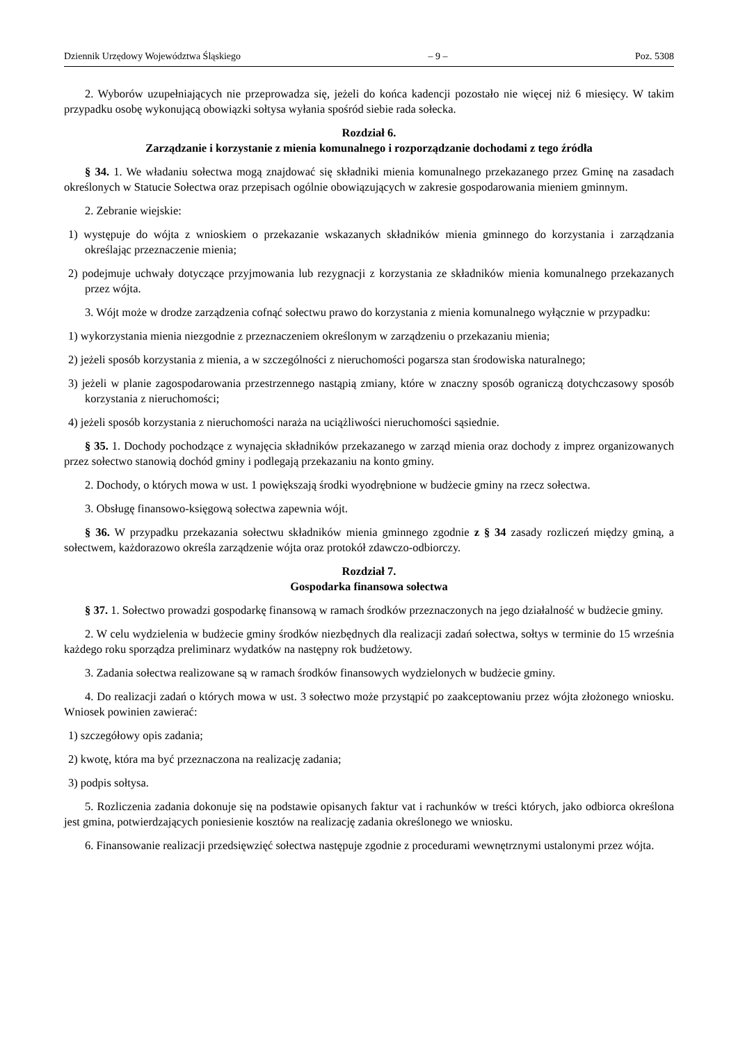Dziennik Urzędowy Województwa Śląskiego – 9 – Poz. 5308
2. Wyborów uzupełniających nie przeprowadza się, jeżeli do końca kadencji pozostało nie więcej niż 6 miesięcy. W takim przypadku osobę wykonującą obowiązki sołtysa wyłania spośród siebie rada sołecka.
Rozdział 6.
Zarządzanie i korzystanie z mienia komunalnego i rozporządzanie dochodami z tego źródła
§ 34. 1. We władaniu sołectwa mogą znajdować się składniki mienia komunalnego przekazanego przez Gminę na zasadach określonych w Statucie Sołectwa oraz przepisach ogólnie obowiązujących w zakresie gospodarowania mieniem gminnym.
2. Zebranie wiejskie:
1) występuje do wójta z wnioskiem o przekazanie wskazanych składników mienia gminnego do korzystania i zarządzania określając przeznaczenie mienia;
2) podejmuje uchwały dotyczące przyjmowania lub rezygnacji z korzystania ze składników mienia komunalnego przekazanych przez wójta.
3. Wójt może w drodze zarządzenia cofnąć sołectwu prawo do korzystania z mienia komunalnego wyłącznie w przypadku:
1) wykorzystania mienia niezgodnie z przeznaczeniem określonym w zarządzeniu o przekazaniu mienia;
2) jeżeli sposób korzystania z mienia, a w szczególności z nieruchomości pogarsza stan środowiska naturalnego;
3) jeżeli w planie zagospodarowania przestrzennego nastąpią zmiany, które w znaczny sposób ograniczą dotychczasowy sposób korzystania z nieruchomości;
4) jeżeli sposób korzystania z nieruchomości naraża na uciążliwości nieruchomości sąsiednie.
§ 35. 1. Dochody pochodzące z wynajęcia składników przekazanego w zarząd mienia oraz dochody z imprez organizowanych przez sołectwo stanowią dochód gminy i podlegają przekazaniu na konto gminy.
2. Dochody, o których mowa w ust. 1 powiększają środki wyodrębnione w budżecie gminy na rzecz sołectwa.
3. Obsługę finansowo-księgową sołectwa zapewnia wójt.
§ 36. W przypadku przekazania sołectwu składników mienia gminnego zgodnie z § 34 zasady rozliczeń między gminą, a sołectwem, każdorazowo określa zarządzenie wójta oraz protokół zdawczo-odbiorczy.
Rozdział 7.
Gospodarka finansowa sołectwa
§ 37. 1. Sołectwo prowadzi gospodarkę finansową w ramach środków przeznaczonych na jego działalność w budżecie gminy.
2. W celu wydzielenia w budżecie gminy środków niezbędnych dla realizacji zadań sołectwa, sołtys w terminie do 15 września każdego roku sporządza preliminarz wydatków na następny rok budżetowy.
3. Zadania sołectwa realizowane są w ramach środków finansowych wydzielonych w budżecie gminy.
4. Do realizacji zadań o których mowa w ust. 3 sołectwo może przystąpić po zaakceptowaniu przez wójta złożonego wniosku. Wniosek powinien zawierać:
1) szczegółowy opis zadania;
2) kwotę, która ma być przeznaczona na realizację zadania;
3) podpis sołtysa.
5. Rozliczenia zadania dokonuje się na podstawie opisanych faktur vat i rachunków w treści których, jako odbiorca określona jest gmina, potwierdzających poniesienie kosztów na realizację zadania określonego we wniosku.
6. Finansowanie realizacji przedsięwzięć sołectwa następuje zgodnie z procedurami wewnętrznymi ustalonymi przez wójta.